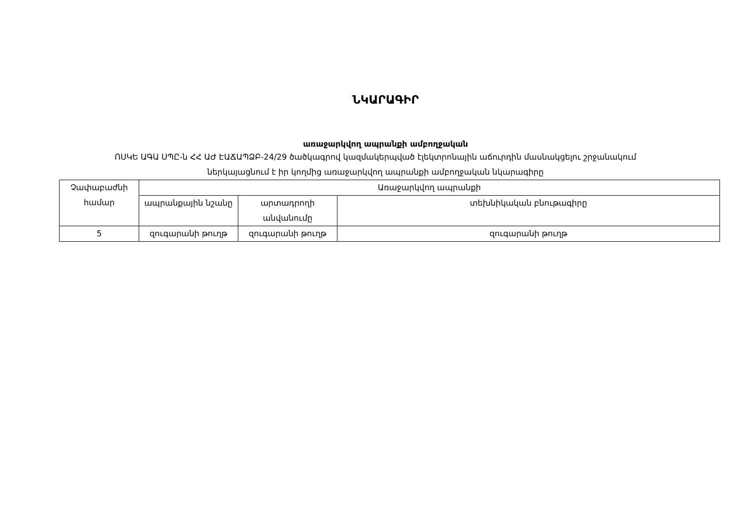ՆԿԱՐԱԳԻՐ
առաջարկվող ապրանքի ամբողջական
ՈՍԿԵ ԱԳԱ ՍՊԸ-ն ՀՀ ԱԺ ԷԱՃԱՊՁԲ-24/29 ծածկագրով կազմակերպված էլեկտրոնային աճուրդին մասնակցելու շրջանակում
ներկայացնում է իր կողմից առաջարկվող ապրանքի ամբողջական նկարագիրը
| Չափաբաժնի համար | Առաջարկվող ապրանքի | | |
| --- | --- | --- | --- |
| | ապրանքային նշանը | արտադրողի անվանումը | տեխնիկական բնութագիրը |
| 5 | զուգարանի թուղթ | զուգարանի թուղթ | զուգարանի թուղթ |